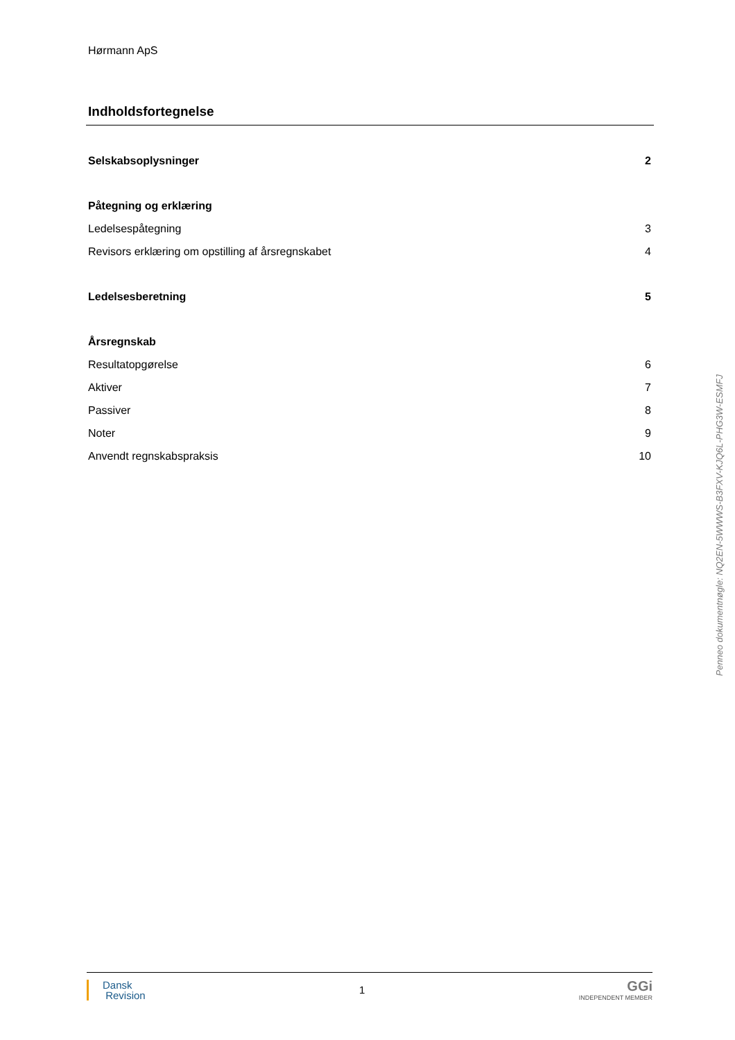Hørmann ApS
Indholdsfortegnelse
Selskabsoplysninger 2
Påtegning og erklæring
Ledelsespåtegning 3
Revisors erklæring om opstilling af årsregnskabet 4
Ledelsesberetning 5
Årsregnskab
Resultatopgørelse 6
Aktiver 7
Passiver 8
Noter 9
Anvendt regnskabspraksis 10
Penneo dokumentnøgle: NQ2EN-5WWWS-B3FXV-KJQ6L-PHG3W-ESMFJ
Dansk
Revision
1
GGi
INDEPENDENT MEMBER